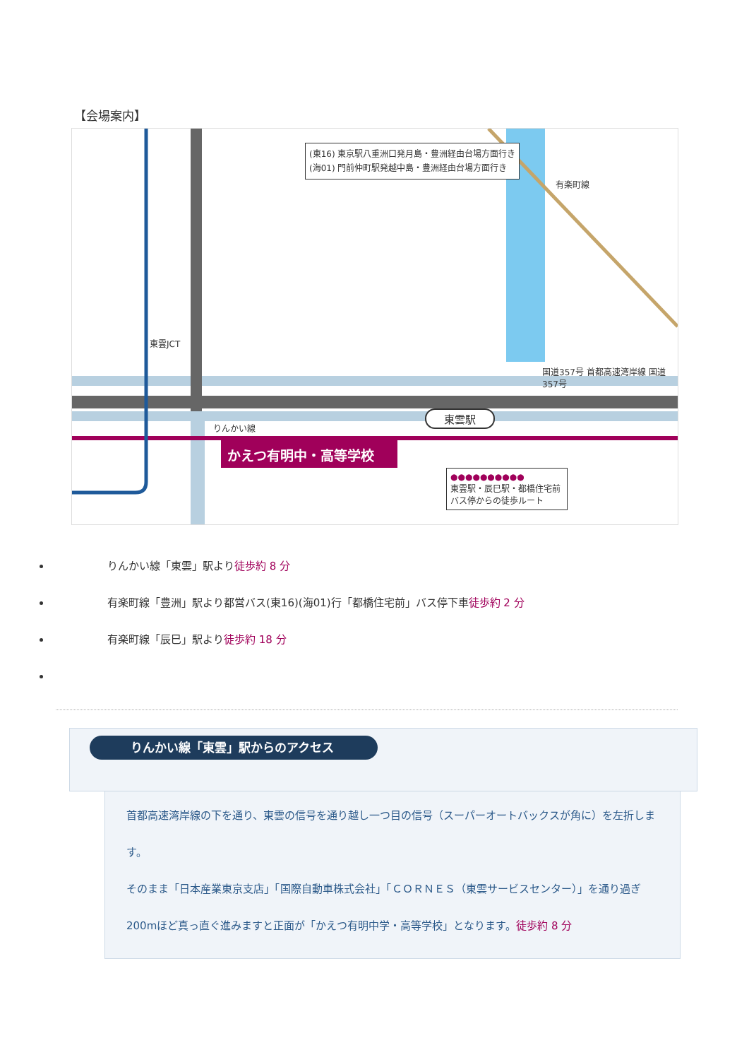【会場案内】
(東16) 東京駅八重洲口発月島・豊洲経由台場方面行き
(海01) 門前仲町駅発越中島・豊洲経由台場方面行き
かえつ有明中・高等学校
東雲駅
有楽町線
国道357号 首都高速湾岸線 国道357号
りんかい線
東雲JCT
●●●●●●●●●●
東雲駅・辰巳駅・都橋住宅前バス停からの徒歩ルート
りんかい線「東雲」駅より徒歩約 8 分
有楽町線「豊洲」駅より都営バス(東16)(海01)行「都橋住宅前」バス停下車徒歩約 2 分
有楽町線「辰巳」駅より徒歩約 18 分
りんかい線「東雲」駅からのアクセス
首都高速湾岸線の下を通り、東雲の信号を通り越し一つ目の信号（スーパーオートバックスが角に）を左折します。
そのまま「日本産業東京支店」「国際自動車株式会社」「ＣＯＲＮＥＳ（東雲サービスセンター）」を通り過ぎ 200mほど真っ直ぐ進みますと正面が「かえつ有明中学・高等学校」となります。徒歩約 8 分